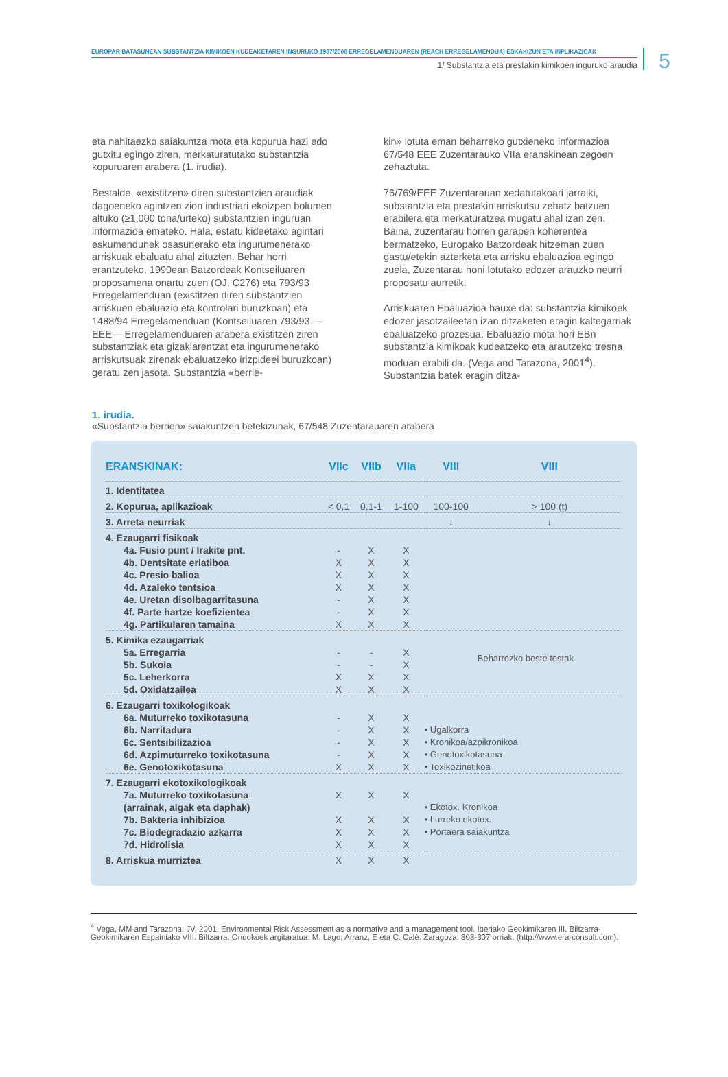EUROPAR BATASUNEAN SUBSTANTZIA KIMIKOEN KUDEAKETAREN INGURUKO 1907/2006 ERREGELAMENDUAREN (REACH ERREGELAMENDUA) ESKAKIZUN ETA INPLIKAZIOAK
1/ Substantzia eta prestakin kimikoen inguruko araudia
5
eta nahitaezko saiakuntza mota eta kopurua hazi edo gutxitu egingo ziren, merkaturatutako substantzia kopuruaren arabera (1. irudia).
Bestalde, «existitzen» diren substantzien araudiak dagoeneko agintzen zion industriari ekoizpen bolumen altuko (≥1.000 tona/urteko) substantzien inguruan informazioa emateko. Hala, estatu kideetako agintari eskumendunek osasunerako eta ingurumenerako arriskuak ebaluatu ahal zituzten. Behar horri erantzuteko, 1990ean Batzordeak Kontseiluaren proposamena onartu zuen (OJ, C276) eta 793/93 Erregelamenduan (existitzen diren substantzien arriskuen ebaluazio eta kontrolari buruzkoan) eta 1488/94 Erregelamenduan (Kontseiluaren 793/93 —EEE— Erregelamenduaren arabera existitzen ziren substantziak eta gizakiarentzat eta ingurumenerako arriskutsuak zirenak ebaluatzeko irizpideei buruzkoan) geratu zen jasota. Substantzia «berrie-
kin» lotuta eman beharreko gutxieneko informazioa 67/548 EEE Zuzentarauko VIIa eranskinean zegoen zehaztuta.
76/769/EEE Zuzentarauan xedatutakoari jarraiki, substantzia eta prestakin arriskutsu zehatz batzuen erabilera eta merkaturatzea mugatu ahal izan zen. Baina, zuzentarau horren garapen koherentea bermatzeko, Europako Batzordeak hitzeman zuen gastu/etekin azterketa eta arrisku ebaluazioa egingo zuela, Zuzentarau honi lotutako edozer arauzko neurri proposatu aurretik.
Arriskuaren Ebaluazioa hauxe da: substantzia kimikoek edozer jasotzaileetan izan ditzaketen eragin kaltegarriak ebaluatzeko prozesua. Ebaluazio mota hori EBn substantzia kimikoak kudeatzeko eta arautzeko tresna moduan erabili da. (Vega and Tarazona, 2001<sup>4</sup>). Substantzia batek eragin ditza-
1. irudia.
«Substantzia berrien» saiakuntzen betekizunak, 67/548 Zuzentarauaren arabera
| ERANSKINAK: | VIIc | VIIb | VIIa | VIII | VIII |
| --- | --- | --- | --- | --- | --- |
| 1. Identitatea | | | | | |
| 2. Kopurua, aplikazioak | < 0,1 | 0,1-1 | 1-100 | 100-100 | > 100 (t) |
| 3. Arreta neurriak | | | | ↓ | ↓ |
| 4. Ezaugarri fisikoak | | | | | |
| 4a. Fusio punt / Irakite pnt. | - | X | X | | |
| 4b. Dentsitate erlatiboa | X | X | X | | |
| 4c. Presio balioa | X | X | X | | |
| 4d. Azaleko tentsioa | X | X | X | | |
| 4e. Uretan disolbagarritasuna | - | X | X | | |
| 4f. Parte hartze koefizientea | - | X | X | | |
| 4g. Partikularen tamaina | X | X | X | | |
| 5. Kimika ezaugarriak | | | | | |
| 5a. Erregarria | - | - | X | | Beharrezko beste testak |
| 5b. Sukoia | - | - | X | | |
| 5c. Leherkorra | X | X | X | | |
| 5d. Oxidatzailea | X | X | X | | |
| 6. Ezaugarri toxikologikoak | | | | | |
| 6a. Muturreko toxikotasuna | - | X | X | | |
| 6b. Narritadura | - | X | X | • Ugalkorra | |
| 6c. Sentsibilizazioa | - | X | X | • Kronikoa/azpikronikoa | |
| 6d. Azpimuturreko toxikotasuna | - | X | X | • Genotoxikotasuna | |
| 6e. Genotoxikotasuna | X | X | X | • Toxikozinetikoa | |
| 7. Ezaugarri ekotoxikologikoak | | | | | |
| 7a. Muturreko toxikotasuna | X | X | X | | |
| (arrainak, algak eta daphak) | | | | • Ekotox. Kronikoa | |
| 7b. Bakteria inhibizioa | X | X | X | • Lurreko ekotox. | |
| 7c. Biodegradazio azkarra | X | X | X | • Portaera saiakuntza | |
| 7d. Hidrolisia | X | X | X | | |
| 8. Arriskua murriztea | X | X | X | | |
<sup>4</sup> Vega, MM and Tarazona, JV. 2001. Environmental Risk Assessment as a normative and a management tool. Iberiako Geokimikaren III. Biltzarra-Geokimikaren Espainiako VIII. Biltzarra. Ondokoek argitaratua: M. Lago; Arranz, E eta C. Calé. Zaragoza: 303-307 orriak. (http://www.era-consult.com).